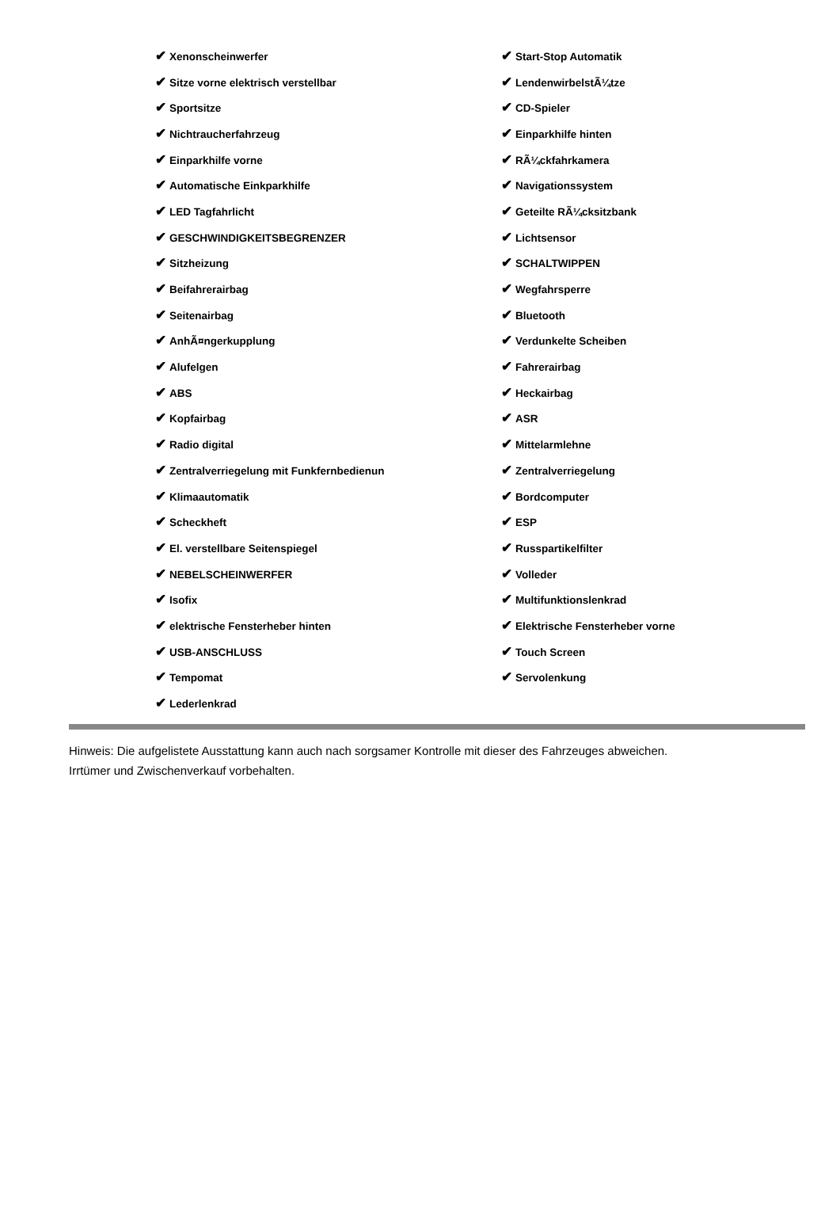| ✔ Xenonscheinwerfer | ✔ Start-Stop Automatik |
| ✔ Sitze vorne elektrisch verstellbar | ✔ LendenwirbelstÃ¼tze |
| ✔ Sportsitze | ✔ CD-Spieler |
| ✔ Nichtraucherfahrzeug | ✔ Einparkhilfe hinten |
| ✔ Einparkhilfe vorne | ✔ RÃ¼ckfahrkamera |
| ✔ Automatische Einkparkhilfe | ✔ Navigationssystem |
| ✔ LED Tagfahrlicht | ✔ Geteilte RÃ¼cksitzbank |
| ✔ GESCHWINDIGKEITSBEGRENZER | ✔ Lichtsensor |
| ✔ Sitzheizung | ✔ SCHALTWIPPEN |
| ✔ Beifahrerairbag | ✔ Wegfahrsperre |
| ✔ Seitenairbag | ✔ Bluetooth |
| ✔ AnhÃ¤ngerkupplung | ✔ Verdunkelte Scheiben |
| ✔ Alufelgen | ✔ Fahrerairbag |
| ✔ ABS | ✔ Heckairbag |
| ✔ Kopfairbag | ✔ ASR |
| ✔ Radio digital | ✔ Mittelarmlehne |
| ✔ Zentralverriegelung mit Funkfernbedienun | ✔ Zentralverriegelung |
| ✔ Klimaautomatik | ✔ Bordcomputer |
| ✔ Scheckheft | ✔ ESP |
| ✔ El. verstellbare Seitenspiegel | ✔ Russpartikelfilter |
| ✔ NEBELSCHEINWERFER | ✔ Volleder |
| ✔ Isofix | ✔ Multifunktionslenkrad |
| ✔ elektrische Fensterheber hinten | ✔ Elektrische Fensterheber vorne |
| ✔ USB-ANSCHLUSS | ✔ Touch Screen |
| ✔ Tempomat | ✔ Servolenkung |
| ✔ Lederlenkrad | |
Hinweis: Die aufgelistete Ausstattung kann auch nach sorgsamer Kontrolle mit dieser des Fahrzeuges abweichen. Irrtümer und Zwischenverkauf vorbehalten.